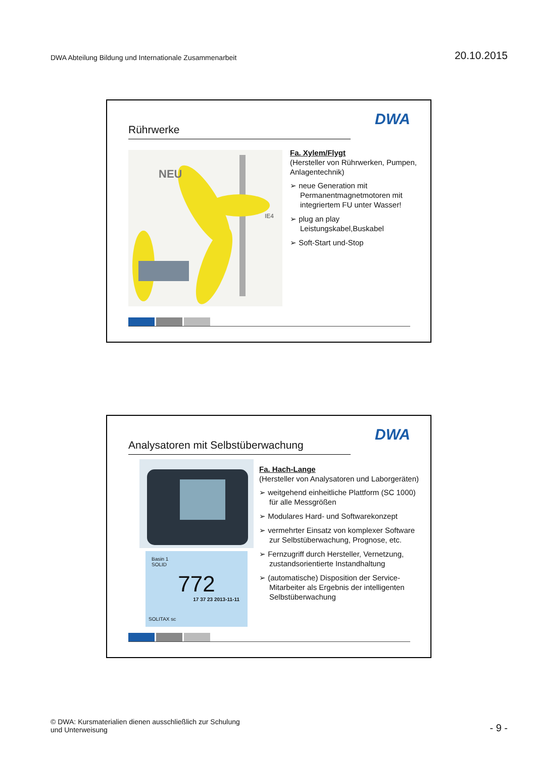DWA Abteilung Bildung und Internationale Zusammenarbeit
20.10.2015
Rührwerke
DWA
NEU
IE4
Fa. Xylem/Flygt
(Hersteller von Rührwerken, Pumpen, Anlagentechnik)
➢ neue Generation mit Permanentmagnetmotoren mit integriertem FU unter Wasser!
➢ plug an play Leistungskabel,Buskabel
➢ Soft-Start und-Stop
Analysatoren mit Selbstüberwachung
DWA
Basin 1
SOLID
772
17 37 23 2013-11-11
SOLITAX sc
Fa. Hach-Lange
(Hersteller von Analysatoren und Laborgeräten)
➢ weitgehend einheitliche Plattform (SC 1000) für alle Messgrößen
➢ Modulares Hard- und Softwarekonzept
➢ vermehrter Einsatz von komplexer Software zur Selbstüberwachung, Prognose, etc.
➢ Fernzugriff durch Hersteller, Vernetzung, zustandsorientierte Instandhaltung
➢ (automatische) Disposition der Service-Mitarbeiter als Ergebnis der intelligenten Selbstüberwachung
© DWA: Kursmaterialien dienen ausschließlich zur Schulung
und Unterweisung
- 9 -